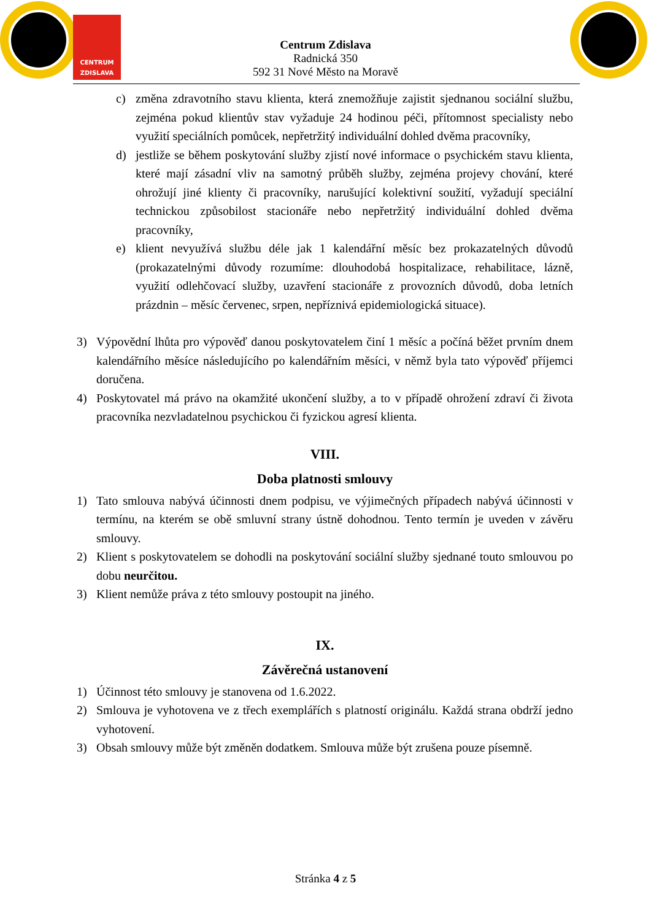CENTRUM
ZDISLAVA
Centrum Zdislava
Radnická 350
592 31 Nové Město na Moravě
c) změna zdravotního stavu klienta, která znemožňuje zajistit sjednanou sociální službu, zejména pokud klientův stav vyžaduje 24 hodinou péči, přítomnost specialisty nebo využití speciálních pomůcek, nepřetržitý individuální dohled dvěma pracovníky,
d) jestliže se během poskytování služby zjistí nové informace o psychickém stavu klienta, které mají zásadní vliv na samotný průběh služby, zejména projevy chování, které ohrožují jiné klienty či pracovníky, narušující kolektivní soužití, vyžadují speciální technickou způsobilost stacionáře nebo nepřetržitý individuální dohled dvěma pracovníky,
e) klient nevyužívá službu déle jak 1 kalendářní měsíc bez prokazatelných důvodů (prokazatelnými důvody rozumíme: dlouhodobá hospitalizace, rehabilitace, lázně, využití odlehčovací služby, uzavření stacionáře z provozních důvodů, doba letních prázdnin – měsíc červenec, srpen, nepříznivá epidemiologická situace).
3) Výpovědní lhůta pro výpověď danou poskytovatelem činí 1 měsíc a počíná běžet prvním dnem kalendářního měsíce následujícího po kalendářním měsíci, v němž byla tato výpověď příjemci doručena.
4) Poskytovatel má právo na okamžité ukončení služby, a to v případě ohrožení zdraví či života pracovníka nezvladatelnou psychickou či fyzickou agresí klienta.
VIII.
Doba platnosti smlouvy
1) Tato smlouva nabývá účinnosti dnem podpisu, ve výjimečných případech nabývá účinnosti v termínu, na kterém se obě smluvní strany ústně dohodnou. Tento termín je uveden v závěru smlouvy.
2) Klient s poskytovatelem se dohodli na poskytování sociální služby sjednané touto smlouvou po dobu neurčitou.
3) Klient nemůže práva z této smlouvy postoupit na jiného.
IX.
Závěrečná ustanovení
1) Účinnost této smlouvy je stanovena od 1.6.2022.
2) Smlouva je vyhotovena ve z třech exemplářích s platností originálu. Každá strana obdrží jedno vyhotovení.
3) Obsah smlouvy může být změněn dodatkem. Smlouva může být zrušena pouze písemně.
Stránka 4 z 5